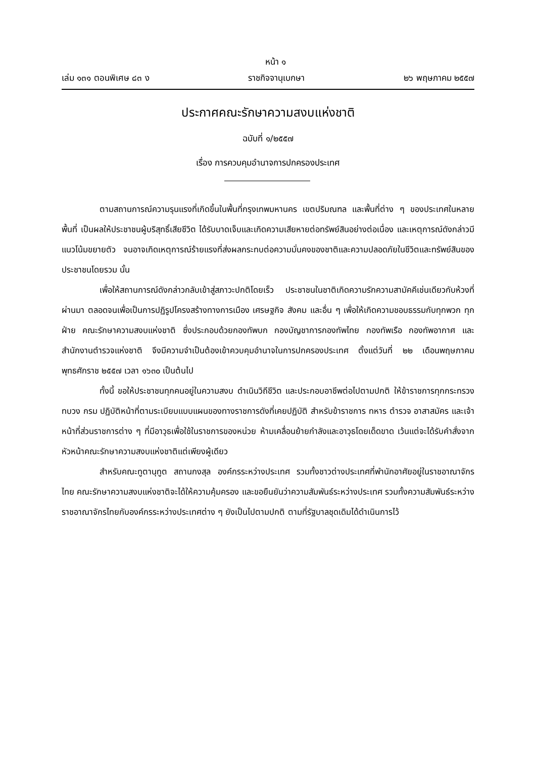หน้า ๑
เล่ม ๑๓๑ ตอนพิเศษ ๘๓ ง ราชกิจจานุเบกษา ๒๖ พฤษภาคม ๒๕๕๗
ประกาศคณะรักษาความสงบแห่งชาติ
ฉบับที่ ๑/๒๕๕๗
เรื่อง การควบคุมอำนาจการปกครองประเทศ
ตามสถานการณ์ความรุนแรงที่เกิดขึ้นในพื้นที่กรุงเทพมหานคร เขตปริมณฑล และพื้นที่ต่าง ๆ ของประเทศในหลายพื้นที่ เป็นผลให้ประชาชนผู้บริสุทธิ์เสียชีวิต ได้รับบาดเจ็บและเกิดความเสียหายต่อทรัพย์สินอย่างต่อเนื่อง และเหตุการณ์ดังกล่าวมีแนวโน้มขยายตัว จนอาจเกิดเหตุการณ์ร้ายแรงที่ส่งผลกระทบต่อความมั่นคงของชาติและความปลอดภัยในชีวิตและทรัพย์สินของประชาชนโดยรวม นั้น
เพื่อให้สถานการณ์ดังกล่าวกลับเข้าสู่สภาวะปกติโดยเร็ว ประชาชนในชาติเกิดความรักความสามัคคีเช่นเดียวกับห้วงที่ผ่านมา ตลอดจนเพื่อเป็นการปฏิรูปโครงสร้างทางการเมือง เศรษฐกิจ สังคม และอื่น ๆ เพื่อให้เกิดความชอบธรรมกับทุกพวก ทุกฝ่าย คณะรักษาความสงบแห่งชาติ ซึ่งประกอบด้วยกองทัพบก กองบัญชาการกองทัพไทย กองทัพเรือ กองทัพอากาศ และสำนักงานตำรวจแห่งชาติ จึงมีความจำเป็นต้องเข้าควบคุมอำนาจในการปกครองประเทศ ตั้งแต่วันที่ ๒๒ เดือนพฤษภาคม พุทธศักราช ๒๕๕๗ เวลา ๑๖๓๐ เป็นต้นไป
ทั้งนี้ ขอให้ประชาชนทุกคนอยู่ในความสงบ ดำเนินวิถีชีวิต และประกอบอาชีพต่อไปตามปกติ ให้ข้าราชการทุกกระทรวง ทบวง กรม ปฏิบัติหน้าที่ตามระเบียบแบบแผนของทางราชการดังที่เคยปฏิบัติ สำหรับข้าราชการ ทหาร ตำรวจ อาสาสมัคร และเจ้าหน้าที่ส่วนราชการต่าง ๆ ที่มีอาวุธเพื่อใช้ในราชการของหน่วย ห้ามเคลื่อนย้ายกำลังและอาวุธโดยเด็ดขาด เว้นแต่จะได้รับคำสั่งจากหัวหน้าคณะรักษาความสงบแห่งชาติแต่เพียงผู้เดียว
สำหรับคณะทูตานุทูต สถานกงสุล องค์กรระหว่างประเทศ รวมทั้งชาวต่างประเทศที่พำนักอาศัยอยู่ในราชอาณาจักรไทย คณะรักษาความสงบแห่งชาติจะได้ให้ความคุ้มครอง และขอยืนยันว่าความสัมพันธ์ระหว่างประเทศ รวมทั้งความสัมพันธ์ระหว่างราชอาณาจักรไทยกับองค์กรระหว่างประเทศต่าง ๆ ยังเป็นไปตามปกติ ตามที่รัฐบาลชุดเดิมได้ดำเนินการไว้